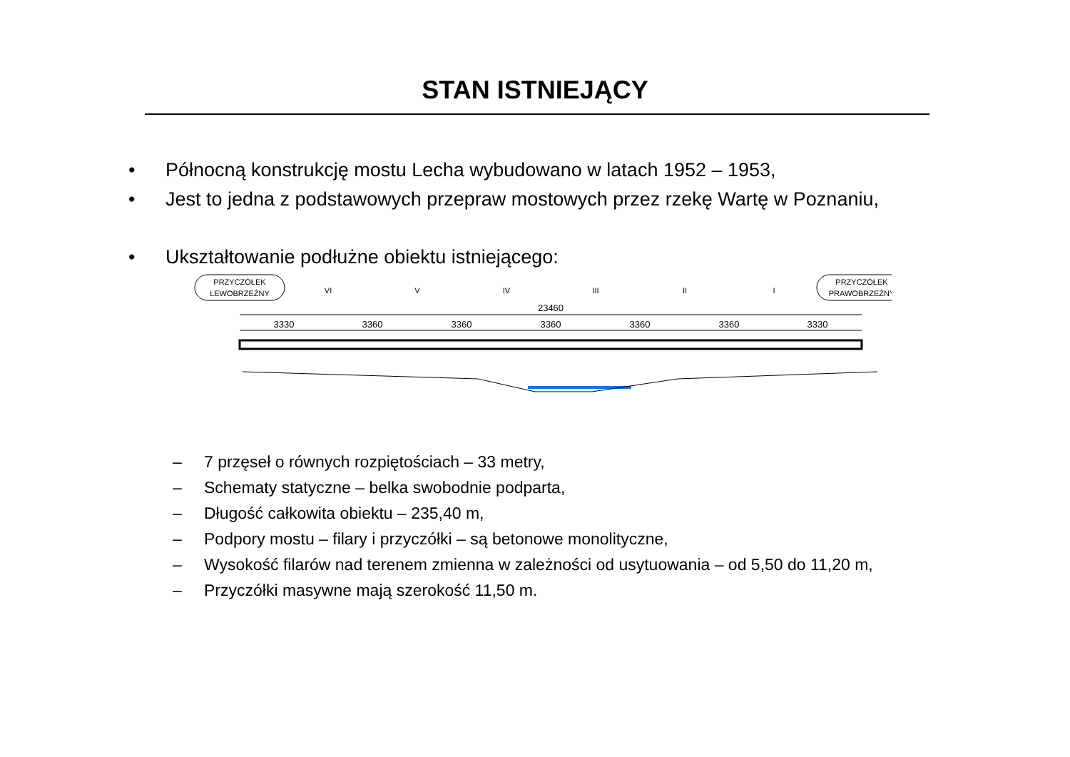STAN ISTNIEJĄCY
• Północną konstrukcję mostu Lecha wybudowano w latach 1952 – 1953,
• Jest to jedna z podstawowych przepraw mostowych przez rzekę Wartę w Poznaniu,
• Ukształtowanie podłużne obiektu istniejącego:
PRZYCZÓŁEK
LEWOBRZEŻNY
PRZYCZÓŁEK
PRAWOBRZEŻNY
VI
V
IV
III
II
I
23460
3330
3360
3360
3360
3360
3360
3330
– 7 przęseł o równych rozpiętościach – 33 metry,
– Schematy statyczne – belka swobodnie podparta,
– Długość całkowita obiektu – 235,40 m,
– Podpory mostu – filary i przyczółki – są betonowe monolityczne,
– Wysokość filarów nad terenem zmienna w zależności od usytuowania – od 5,50 do 11,20 m,
– Przyczółki masywne mają szerokość 11,50 m.